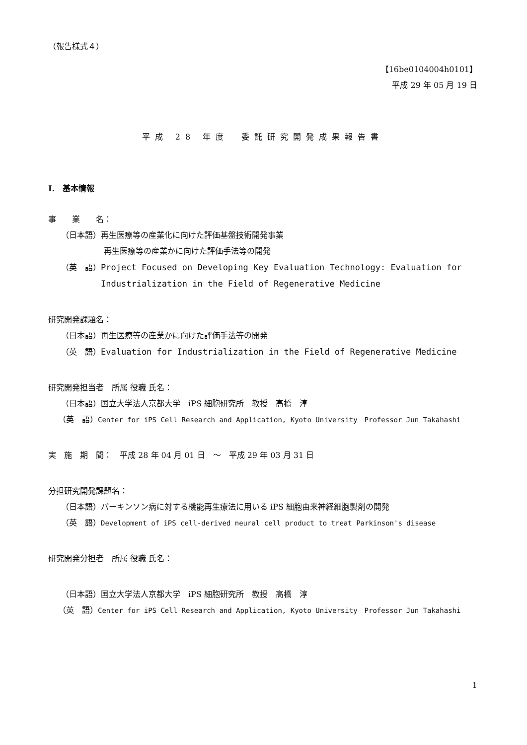（報告様式４）
【16be0104004h0101】
平成 29 年 05 月 19 日
平成 28 年度　委託研究開発成果報告書
I.　基本情報
事　　業　　名：
（日本語）再生医療等の産業化に向けた評価基盤技術開発事業
再生医療等の産業かに向けた評価手法等の開発
（英　語）Project Focused on Developing Key Evaluation Technology: Evaluation for
Industrialization in the Field of Regenerative Medicine
研究開発課題名：
（日本語）再生医療等の産業かに向けた評価手法等の開発
（英　語）Evaluation for Industrialization in the Field of Regenerative Medicine
研究開発担当者　所属 役職 氏名：
（日本語）国立大学法人京都大学　iPS 細胞研究所　教授　高橋　淳
（英　語）Center for iPS Cell Research and Application, Kyoto University　Professor Jun Takahashi
実　施　期　間：　平成 28 年 04 月 01 日　～　平成 29 年 03 月 31 日
分担研究開発課題名：
（日本語）パーキンソン病に対する機能再生療法に用いる iPS 細胞由来神経細胞製剤の開発
（英　語）Development of iPS cell-derived neural cell product to treat Parkinson's disease
研究開発分担者　所属 役職 氏名：
（日本語）国立大学法人京都大学　iPS 細胞研究所　教授　高橋　淳
（英　語）Center for iPS Cell Research and Application, Kyoto University　Professor Jun Takahashi
1